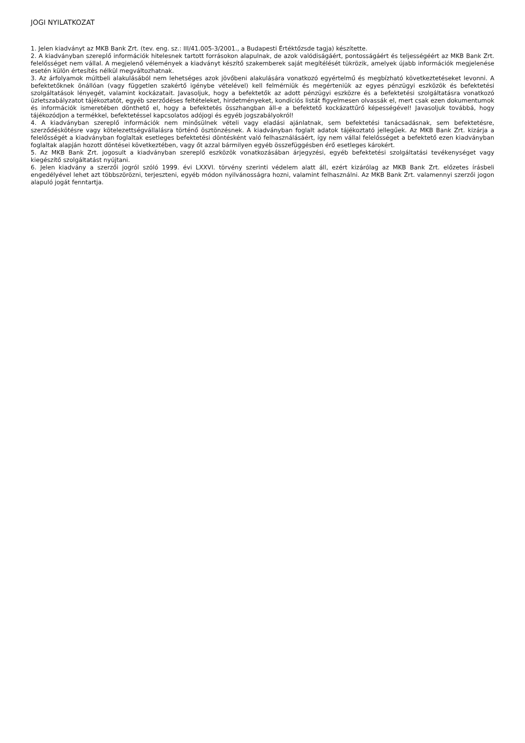JOGI NYILATKOZAT
1. Jelen kiadványt az MKB Bank Zrt. (tev. eng. sz.: III/41.005-3/2001., a Budapesti Értéktőzsde tagja) készítette.
2. A kiadványban szereplő információk hitelesnek tartott forrásokon alapulnak, de azok valódiságáért, pontosságáért és teljességéért az MKB Bank Zrt. felelősséget nem vállal. A megjelenő vélemények a kiadványt készítő szakemberek saját megítélését tükrözik, amelyek újabb információk megjelenése esetén külön értesítés nélkül megváltozhatnak.
3. Az árfolyamok múltbeli alakulásából nem lehetséges azok jövőbeni alakulására vonatkozó egyértelmű és megbízható következtetéseket levonni. A befektetőknek önállóan (vagy független szakértő igénybe vételével) kell felmérniük és megérteniük az egyes pénzügyi eszközök és befektetési szolgáltatások lényegét, valamint kockázatait. Javasoljuk, hogy a befektetők az adott pénzügyi eszközre és a befektetési szolgáltatásra vonatkozó üzletszabályzatot tájékoztatót, egyéb szerződéses feltételeket, hirdetményeket, kondíciós listát figyelmesen olvassák el, mert csak ezen dokumentumok és információk ismeretében dönthető el, hogy a befektetés összhangban áll-e a befektető kockázattűrő képességével! Javasoljuk továbbá, hogy tájékozódjon a termékkel, befektetéssel kapcsolatos adójogi és egyéb jogszabályokról!
4. A kiadványban szereplő információk nem minősülnek vételi vagy eladási ajánlatnak, sem befektetési tanácsadásnak, sem befektetésre, szerződéskötésre vagy kötelezettségvállalásra történő ösztönzésnek. A kiadványban foglalt adatok tájékoztató jellegűek. Az MKB Bank Zrt. kizárja a felelősségét a kiadványban foglaltak esetleges befektetési döntésként való felhasználásáért, így nem vállal felelősséget a befektető ezen kiadványban foglaltak alapján hozott döntései következtében, vagy őt azzal bármilyen egyéb összefüggésben érő esetleges károkért.
5. Az MKB Bank Zrt. jogosult a kiadványban szereplő eszközök vonatkozásában árjegyzési, egyéb befektetési szolgáltatási tevékenységet vagy kiegészítő szolgáltatást nyújtani.
6. Jelen kiadvány a szerzői jogról szóló 1999. évi LXXVI. törvény szerinti védelem alatt áll, ezért kizárólag az MKB Bank Zrt. előzetes írásbeli engedélyével lehet azt többszörözni, terjeszteni, egyéb módon nyilvánosságra hozni, valamint felhasználni. Az MKB Bank Zrt. valamennyi szerzői jogon alapuló jogát fenntartja.